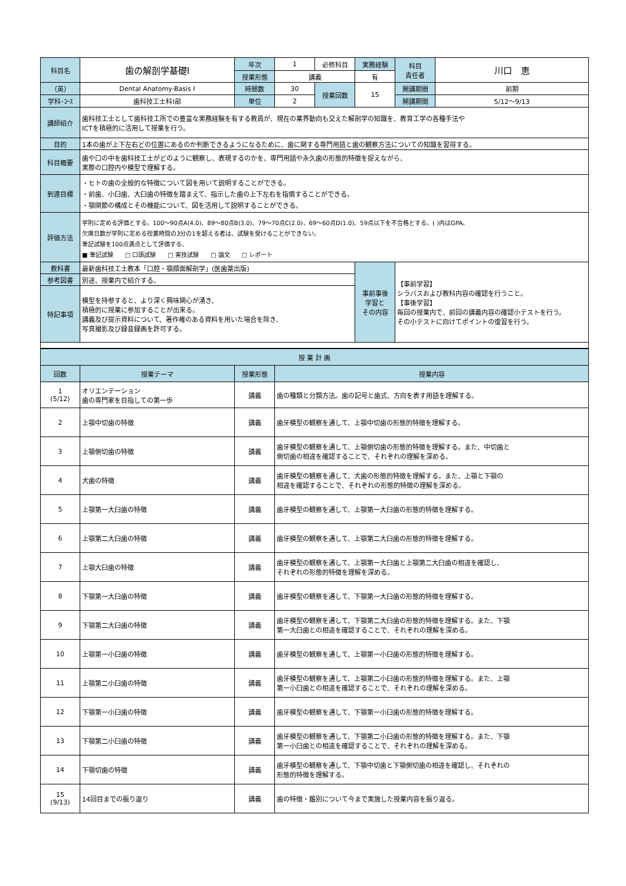| 科目名 | 歯の解剖学基礎Ⅰ | 年次 | 1 | 必修科目 | 実務経験 | 科目 責任者 | 川口 恵 |
| | | 授業形態 | 講義 | | 有 | | |
| （英） | Dental Anatomy-Basis I | 時間数 | 30 | 授業回数 | 15 | 開講期間 | 前期 |
| 学科･ｺｰｽ | 歯科技工士科Ⅰ部 | 単位 | 2 | | | 開講期間 | 5/12〜9/13 |
| 講師紹介 | 歯科技工士として歯科技工所での豊富な実務経験を有する教員が、現在の業界動向も交えた解剖学の知識を、教育工学の各種手法や ICTを積極的に活用して授業を行う。 | | | | | | |
| 目的 | 1本の歯が上下左右どの位置にあるのか判断できるようになるために、歯に関する専門用語と歯の観察方法についての知識を習得する。 | | | | | | |
| 科目概要 | 歯や口の中を歯科技工士がどのように観察し、表現するのかを、専門用語や永久歯の形態的特徴を捉えながら、 実際の口腔内や模型で理解する。 | | | | | | |
| 到達目標 | ・ヒトの歯の全般的な特徴について図を用いて説明することができる。 ・前歯、小臼歯、大臼歯の特徴を踏まえて、指示した歯の上下左右を指摘することができる。 ・顎関節の構成とその機能について、図を活用して説明することができる。 | | | | | | |
| 評価方法 | 学則に定める評価とする。100〜90点A(4.0)、89〜80点B(3.0)、79〜70点C(2.0)、69〜60点D(1.0)、59点以下を不合格とする。( )内はGPA。 欠席日数が学則に定める授業時間の3分の1を超える者は、試験を受けることができない。 筆記試験を100点満点として評価する。 ■ 筆記試験 □ 口頭試験 □ 実技試験 □ 論文 □ レポート | | | | | | |
| 教科書 | 最新歯科技工士教本「口腔・顎顔面解剖学」(医歯薬出版) | | | | 事前事後 学習と その内容 | 【事前学習】 シラバスおよび教科内容の確認を行うこと。 【事後学習】 毎回の授業内で、前回の講義内容の確認小テストを行う。 その小テストに向けてポイントの復習を行う。 | |
| 参考図書 | 別途、授業内で紹介する。 | | | | | | |
| 特記事項 | 模型を持参すると、より深く興味関心が湧き、 積極的に授業に参加することが出来る。 講義及び提示資料について、著作権のある資料を用いた場合を除き、 写真撮影及び録音録画を許可する。 | | | | | | |
| 授 業 計 画 | | | |
| 回数 | 授業テーマ | 授業形態 | 授業内容 |
| 1 (5/12) | オリエンテーション 歯の専門家を目指しての第一歩 | 講義 | 歯の種類と分類方法。歯の記号と歯式、方向を表す用語を理解する。 |
| 2 | 上顎中切歯の特徴 | 講義 | 歯牙模型の観察を通して、上顎中切歯の形態的特徴を理解する。 |
| 3 | 上顎側切歯の特徴 | 講義 | 歯牙模型の観察を通して、上顎側切歯の形態的特徴を理解する。また、中切歯と 側切歯の相違を確認することで、それぞれの理解を深める。 |
| 4 | 犬歯の特徴 | 講義 | 歯牙模型の観察を通して、犬歯の形態的特徴を理解する。また、上顎と下顎の 相違を確認することで、それぞれの形態的特徴の理解を深める。 |
| 5 | 上顎第一大臼歯の特徴 | 講義 | 歯牙模型の観察を通して、上顎第一大臼歯の形態的特徴を理解する。 |
| 6 | 上顎第二大臼歯の特徴 | 講義 | 歯牙模型の観察を通して、上顎第二大臼歯の形態的特徴を理解する。 |
| 7 | 上顎大臼歯の特徴 | 講義 | 歯牙模型の観察を通して、上顎第一大臼歯と上顎第二大臼歯の相違を確認し、 それぞれの形態的特徴を理解を深める。 |
| 8 | 下顎第一大臼歯の特徴 | 講義 | 歯牙模型の観察を通して、下顎第一大臼歯の形態的特徴を理解する。 |
| 9 | 下顎第二大臼歯の特徴 | 講義 | 歯牙模型の観察を通して、下顎第二大臼歯の形態的特徴を理解する。また、下顎 第一大臼歯との相違を確認することで、それぞれの理解を深める。 |
| 10 | 上顎第一小臼歯の特徴 | 講義 | 歯牙模型の観察を通して、上顎第一小臼歯の形態的特徴を理解する。 |
| 11 | 上顎第二小臼歯の特徴 | 講義 | 歯牙模型の観察を通して、上顎第二小臼歯の形態的特徴を理解する。また、上顎 第一小臼歯との相違を確認することで、それぞれの理解を深める。 |
| 12 | 下顎第一小臼歯の特徴 | 講義 | 歯牙模型の観察を通して、下顎第一小臼歯の形態的特徴を理解する。 |
| 13 | 下顎第二小臼歯の特徴 | 講義 | 歯牙模型の観察を通して、下顎第二小臼歯の形態的特徴を理解する。また、下顎 第一小臼歯との相違を確認することで、それぞれの理解を深める。 |
| 14 | 下顎切歯の特徴 | 講義 | 歯牙模型の観察を通して、下顎中切歯と下顎側切歯の相違を確認し、それぞれの 形態的特徴を理解する。 |
| 15 (9/13) | 14回目までの振り返り | 講義 | 歯の特徴・鑑別について今まで実施した授業内容を振り返る。 |